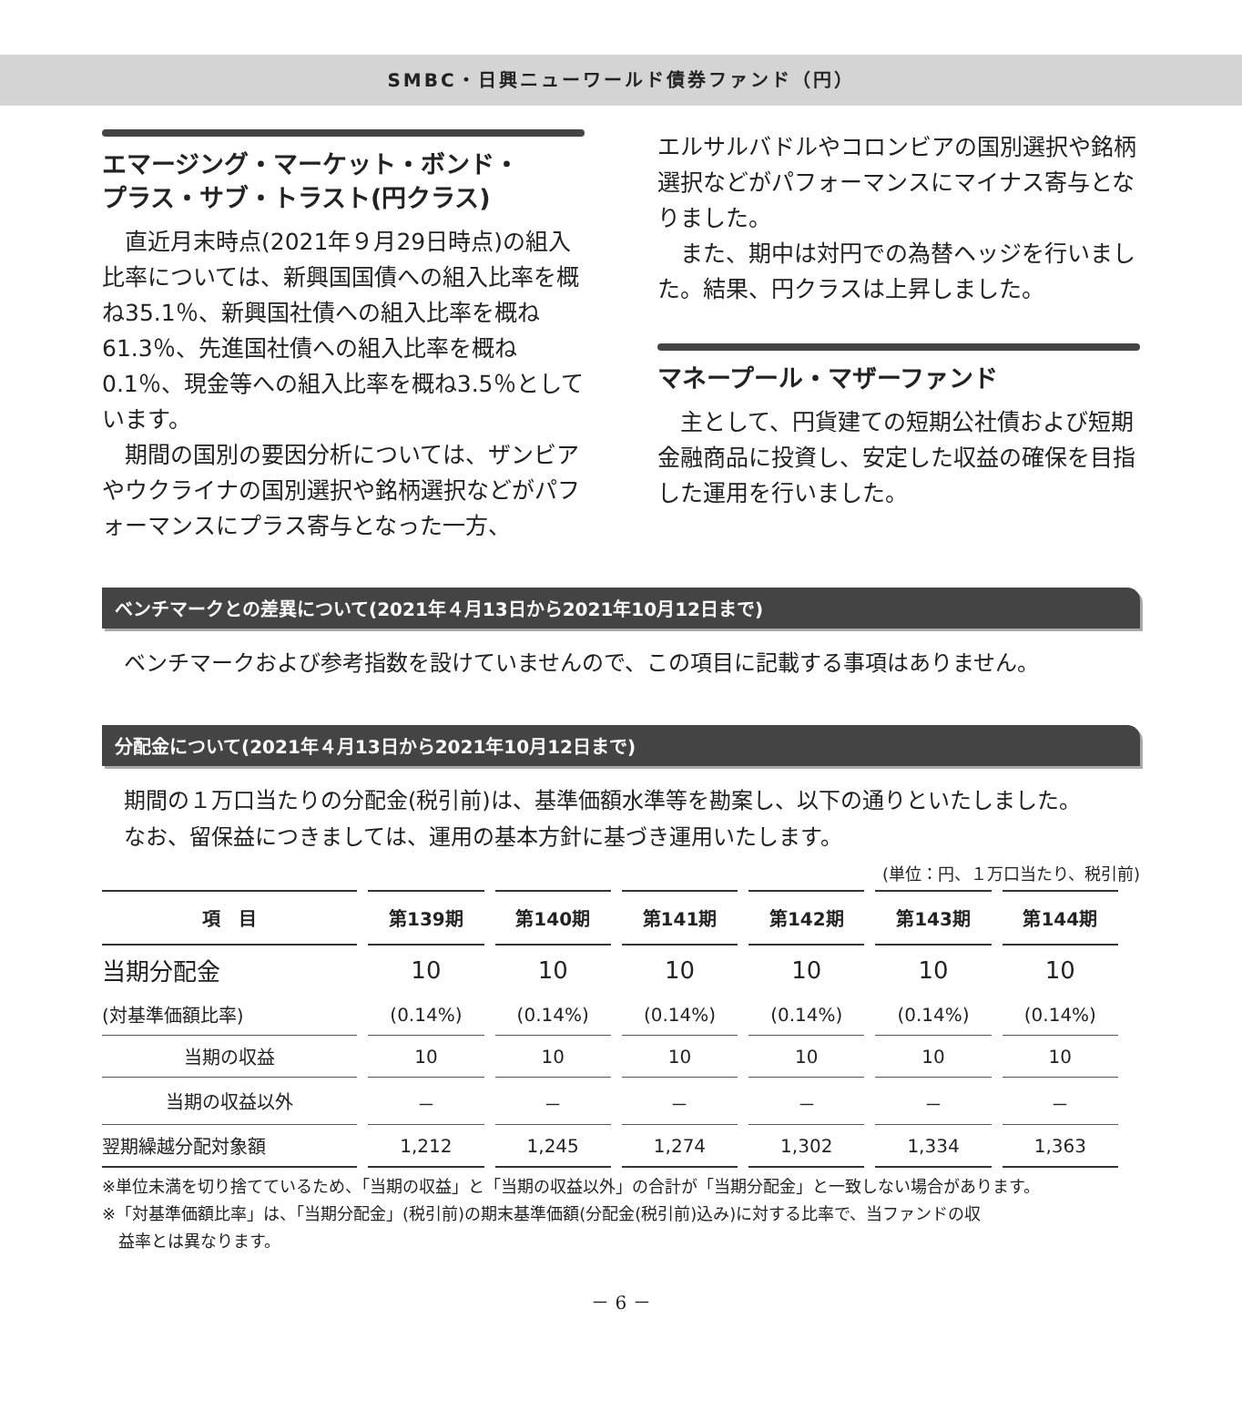SMBC・日興ニューワールド債券ファンド（円）
エマージング・マーケット・ボンド・
プラス・サブ・トラスト(円クラス)
直近月末時点(2021年９月29日時点)の組入比率については、新興国国債への組入比率を概ね35.1％、新興国社債への組入比率を概ね61.3％、先進国社債への組入比率を概ね0.1％、現金等への組入比率を概ね3.5％としています。
期間の国別の要因分析については、ザンビアやウクライナの国別選択や銘柄選択などがパフォーマンスにプラス寄与となった一方、
エルサルバドルやコロンビアの国別選択や銘柄選択などがパフォーマンスにマイナス寄与となりました。
また、期中は対円での為替ヘッジを行いました。結果、円クラスは上昇しました。
マネープール・マザーファンド
主として、円貨建ての短期公社債および短期金融商品に投資し、安定した収益の確保を目指した運用を行いました。
ベンチマークとの差異について(2021年４月13日から2021年10月12日まで)
ベンチマークおよび参考指数を設けていませんので、この項目に記載する事項はありません。
分配金について(2021年４月13日から2021年10月12日まで)
期間の１万口当たりの分配金(税引前)は、基準価額水準等を勘案し、以下の通りといたしました。
なお、留保益につきましては、運用の基本方針に基づき運用いたします。
(単位：円、１万口当たり、税引前)
| 項 目 | 第139期 | 第140期 | 第141期 | 第142期 | 第143期 | 第144期 |
| --- | --- | --- | --- | --- | --- | --- |
| 当期分配金 | 10 | 10 | 10 | 10 | 10 | 10 |
| (対基準価額比率) | (0.14%) | (0.14%) | (0.14%) | (0.14%) | (0.14%) | (0.14%) |
| 当期の収益 | 10 | 10 | 10 | 10 | 10 | 10 |
| 当期の収益以外 | － | － | － | － | － | － |
| 翌期繰越分配対象額 | 1,212 | 1,245 | 1,274 | 1,302 | 1,334 | 1,363 |
※単位未満を切り捨てているため、「当期の収益」と「当期の収益以外」の合計が「当期分配金」と一致しない場合があります。
※「対基準価額比率」は、「当期分配金」(税引前)の期末基準価額(分配金(税引前)込み)に対する比率で、当ファンドの収
　益率とは異なります。
－ 6 －